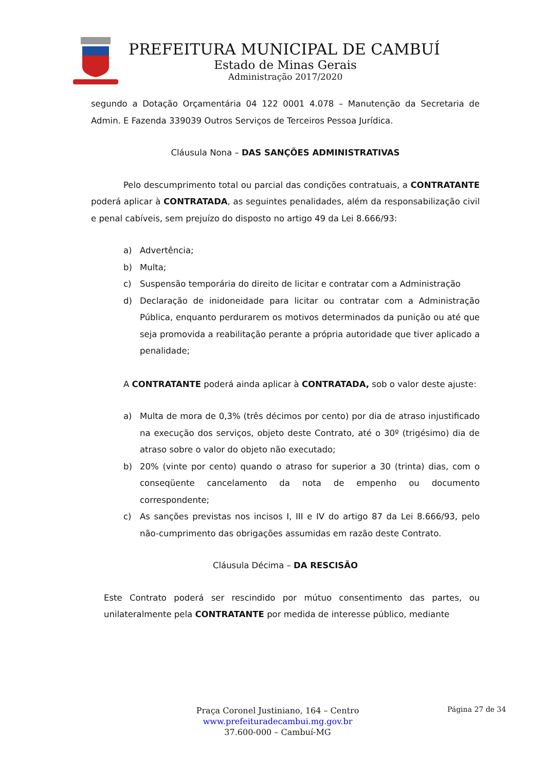PREFEITURA MUNICIPAL DE CAMBUÍ
Estado de Minas Gerais
Administração 2017/2020
segundo a Dotação Orçamentária 04 122 0001 4.078 – Manutenção da Secretaria de Admin. E Fazenda 339039 Outros Serviços de Terceiros Pessoa Jurídica.
Cláusula Nona – DAS SANÇÕES ADMINISTRATIVAS
Pelo descumprimento total ou parcial das condições contratuais, a CONTRATANTE poderá aplicar à CONTRATADA, as seguintes penalidades, além da responsabilização civil e penal cabíveis, sem prejuízo do disposto no artigo 49 da Lei 8.666/93:
a) Advertência;
b) Multa;
c) Suspensão temporária do direito de licitar e contratar com a Administração
d) Declaração de inidoneidade para licitar ou contratar com a Administração Pública, enquanto perdurarem os motivos determinados da punição ou até que seja promovida a reabilitação perante a própria autoridade que tiver aplicado a penalidade;
A CONTRATANTE poderá ainda aplicar à CONTRATADA, sob o valor deste ajuste:
a) Multa de mora de 0,3% (três décimos por cento) por dia de atraso injustificado na execução dos serviços, objeto deste Contrato, até o 30º (trigésimo) dia de atraso sobre o valor do objeto não executado;
b) 20% (vinte por cento) quando o atraso for superior a 30 (trinta) dias, com o conseqüente cancelamento da nota de empenho ou documento correspondente;
c) As sanções previstas nos incisos I, III e IV do artigo 87 da Lei 8.666/93, pelo não-cumprimento das obrigações assumidas em razão deste Contrato.
Cláusula Décima – DA RESCISÃO
Este Contrato poderá ser rescindido por mútuo consentimento das partes, ou unilateralmente pela CONTRATANTE por medida de interesse público, mediante
Praça Coronel Justiniano, 164 – Centro
www.prefeituradecambui.mg.gov.br
37.600-000 – Cambuí-MG
Página 27 de 34